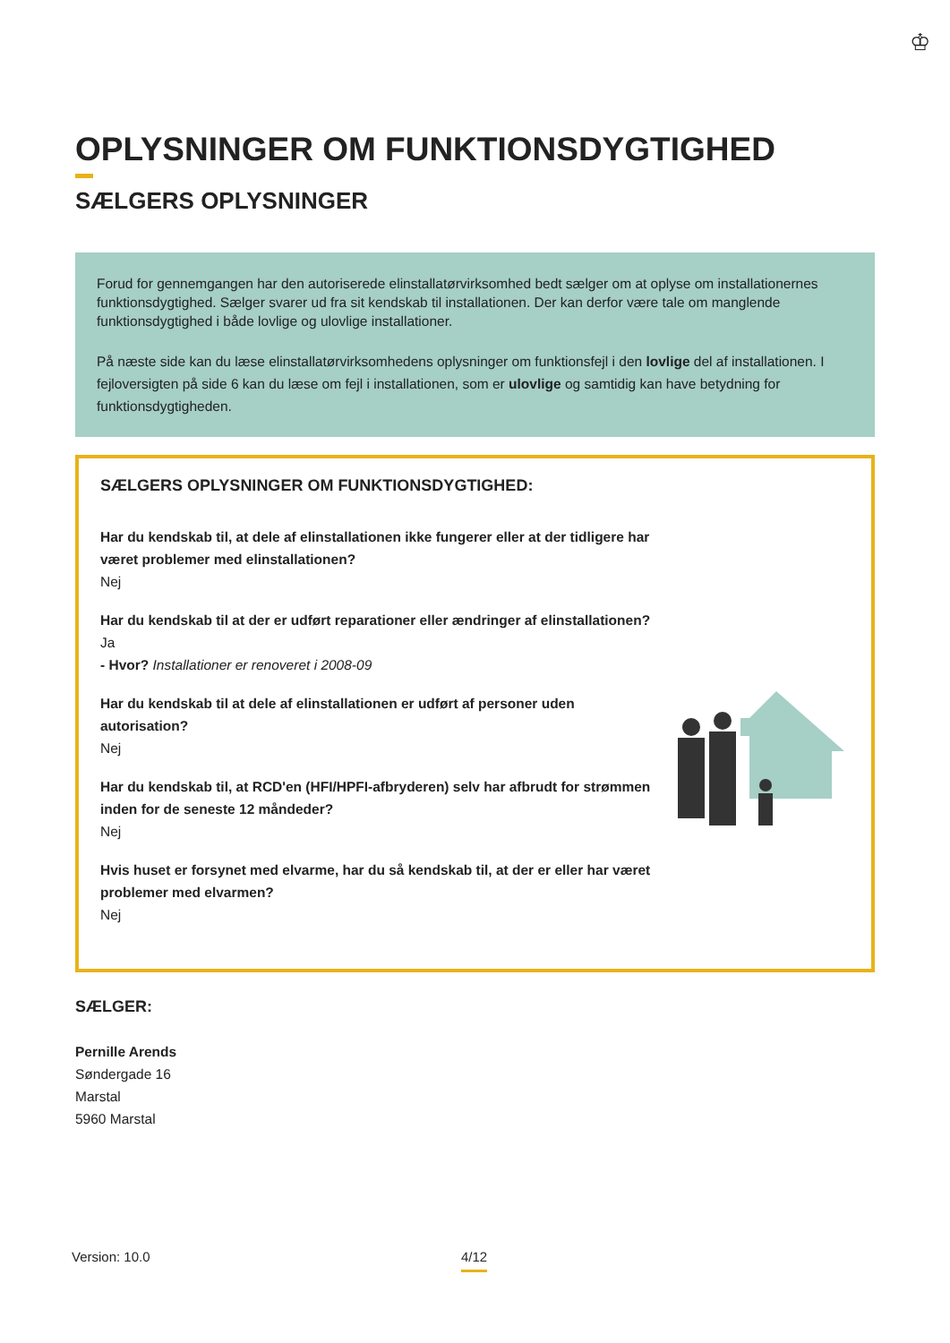♔
OPLYSNINGER OM FUNKTIONSDYGTIGHED
SÆLGERS OPLYSNINGER
Forud for gennemgangen har den autoriserede elinstallatørvirksomhed bedt sælger om at oplyse om installationernes funktionsdygtighed. Sælger svarer ud fra sit kendskab til installationen. Der kan derfor være tale om manglende funktionsdygtighed i både lovlige og ulovlige installationer.
På næste side kan du læse elinstallatørvirksomhedens oplysninger om funktionsfejl i den lovlige del af installationen. I fejloversigten på side 6 kan du læse om fejl i installationen, som er ulovlige og samtidig kan have betydning for funktionsdygtigheden.
SÆLGERS OPLYSNINGER OM FUNKTIONSDYGTIGHED:
Har du kendskab til, at dele af elinstallationen ikke fungerer eller at der tidligere har været problemer med elinstallationen?
Nej
Har du kendskab til at der er udført reparationer eller ændringer af elinstallationen?
Ja
- Hvor? Installationer er renoveret i 2008-09
Har du kendskab til at dele af elinstallationen er udført af personer uden autorisation?
Nej
Har du kendskab til, at RCD'en (HFI/HPFI-afbryderen) selv har afbrudt for strømmen inden for de seneste 12 måndeder?
Nej
Hvis huset er forsynet med elvarme, har du så kendskab til, at der er eller har været problemer med elvarmen?
Nej
SÆLGER:
Pernille Arends
Søndergade 16
Marstal
5960 Marstal
Version: 10.0 4/12